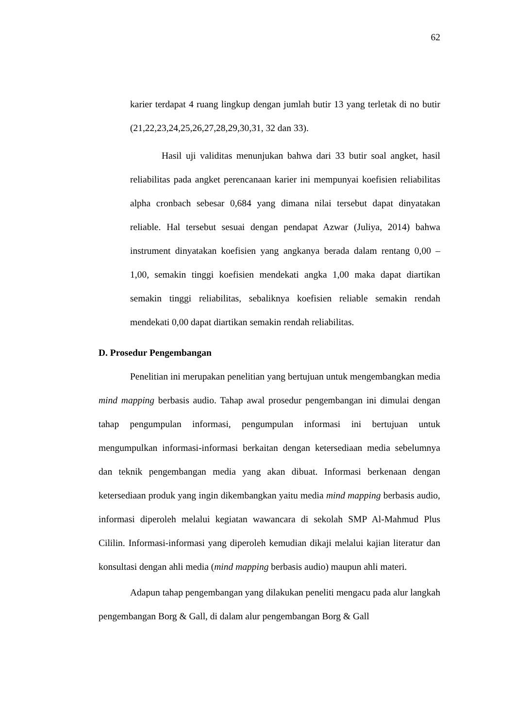62
karier terdapat 4 ruang lingkup dengan jumlah butir 13 yang terletak di no butir (21,22,23,24,25,26,27,28,29,30,31, 32 dan 33).
Hasil uji validitas menunjukan bahwa dari 33 butir soal angket, hasil reliabilitas pada angket perencanaan karier ini mempunyai koefisien reliabilitas alpha cronbach sebesar 0,684 yang dimana nilai tersebut dapat dinyatakan reliable. Hal tersebut sesuai dengan pendapat Azwar (Juliya, 2014) bahwa instrument dinyatakan koefisien yang angkanya berada dalam rentang 0,00 – 1,00, semakin tinggi koefisien mendekati angka 1,00 maka dapat diartikan semakin tinggi reliabilitas, sebaliknya koefisien reliable semakin rendah mendekati 0,00 dapat diartikan semakin rendah reliabilitas.
D. Prosedur Pengembangan
Penelitian ini merupakan penelitian yang bertujuan untuk mengembangkan media mind mapping berbasis audio. Tahap awal prosedur pengembangan ini dimulai dengan tahap pengumpulan informasi, pengumpulan informasi ini bertujuan untuk mengumpulkan informasi-informasi berkaitan dengan ketersediaan media sebelumnya dan teknik pengembangan media yang akan dibuat. Informasi berkenaan dengan ketersediaan produk yang ingin dikembangkan yaitu media mind mapping berbasis audio, informasi diperoleh melalui kegiatan wawancara di sekolah SMP Al-Mahmud Plus Cililin. Informasi-informasi yang diperoleh kemudian dikaji melalui kajian literatur dan konsultasi dengan ahli media (mind mapping berbasis audio) maupun ahli materi.
Adapun tahap pengembangan yang dilakukan peneliti mengacu pada alur langkah pengembangan Borg & Gall, di dalam alur pengembangan Borg & Gall